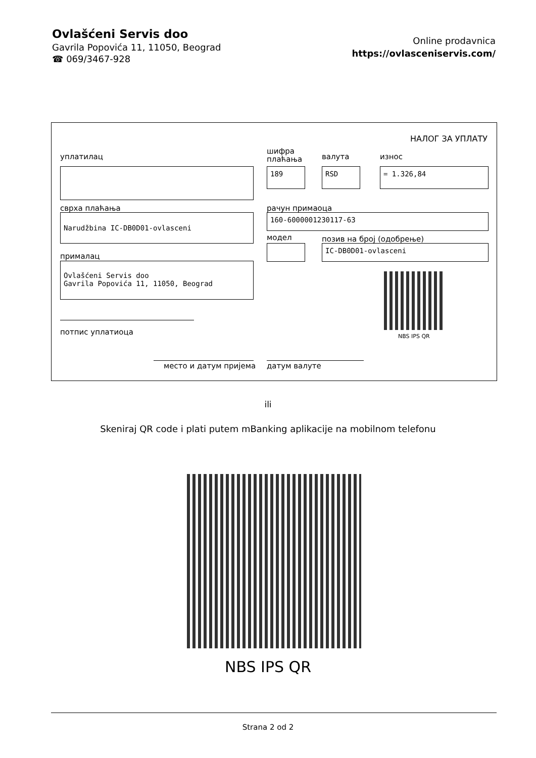Ovlašćeni Servis doo
Gavrila Popovića 11, 11050, Beograd
☎ 069/3467-928
Online prodavnica
https://ovlasceniservis.com/
НАЛОГ ЗА УПЛАТУ
уплатилац
шифра
плаћања
валута износ
189 RSD = 1.326,84
сврха плаћања рачун примаоца
Narudžbina IC-DB0D01-ovlasceni 160-6000001230117-63
модел позив на број (одобрење)
IC-DB0D01-ovlasceni
прималац
Ovlašćeni Servis doo
Gavrila Popovića 11, 11050, Beograd
NBS IPS QR
потпис уплатиоца
место и датум пријема датум валуте
ili
Skeniraj QR code i plati putem mBanking aplikacije na mobilnom telefonu
NBS IPS QR
Strana 2 od 2